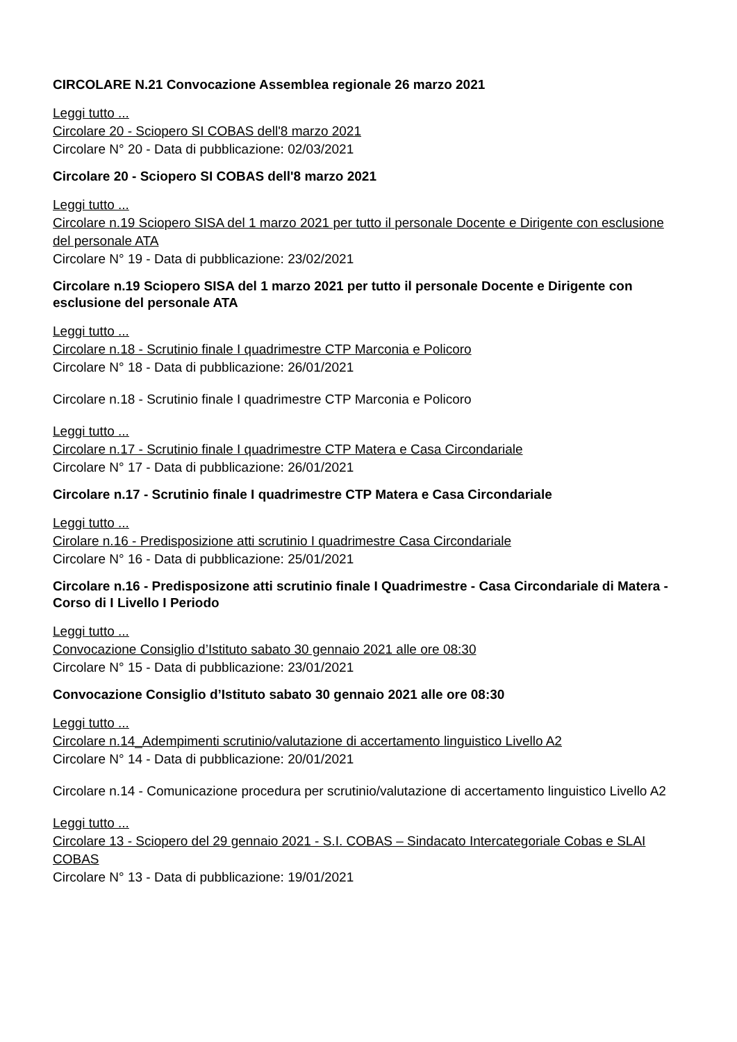CIRCOLARE N.21 Convocazione Assemblea regionale 26 marzo 2021
Leggi tutto ...
Circolare 20 - Sciopero SI COBAS dell'8 marzo 2021
Circolare N° 20 - Data di pubblicazione: 02/03/2021
Circolare 20 - Sciopero SI COBAS dell'8 marzo 2021
Leggi tutto ...
Circolare n.19 Sciopero SISA del 1 marzo 2021 per tutto il personale Docente e Dirigente con esclusione del personale ATA
Circolare N° 19 - Data di pubblicazione: 23/02/2021
Circolare n.19 Sciopero SISA del 1 marzo 2021 per tutto il personale Docente e Dirigente con esclusione del personale ATA
Leggi tutto ...
Circolare n.18 - Scrutinio finale I quadrimestre CTP Marconia e Policoro
Circolare N° 18 - Data di pubblicazione: 26/01/2021
Circolare n.18 - Scrutinio finale I quadrimestre CTP Marconia e Policoro
Leggi tutto ...
Circolare n.17 - Scrutinio finale I quadrimestre CTP Matera e Casa Circondariale
Circolare N° 17 - Data di pubblicazione: 26/01/2021
Circolare n.17 - Scrutinio finale I quadrimestre CTP Matera e Casa Circondariale
Leggi tutto ...
Cirolare n.16 - Predisposizione atti scrutinio I quadrimestre Casa Circondariale
Circolare N° 16 - Data di pubblicazione: 25/01/2021
Circolare n.16 - Predisposizone atti scrutinio finale I Quadrimestre - Casa Circondariale di Matera - Corso di I Livello I Periodo
Leggi tutto ...
Convocazione Consiglio d’Istituto sabato 30 gennaio 2021 alle ore 08:30
Circolare N° 15 - Data di pubblicazione: 23/01/2021
Convocazione Consiglio d’Istituto sabato 30 gennaio 2021 alle ore 08:30
Leggi tutto ...
Circolare n.14_Adempimenti scrutinio/valutazione di accertamento linguistico Livello A2
Circolare N° 14 - Data di pubblicazione: 20/01/2021
Circolare n.14 - Comunicazione procedura per scrutinio/valutazione di accertamento linguistico Livello A2
Leggi tutto ...
Circolare 13 - Sciopero del 29 gennaio 2021 - S.I. COBAS – Sindacato Intercategoriale Cobas e SLAI COBAS
Circolare N° 13 - Data di pubblicazione: 19/01/2021